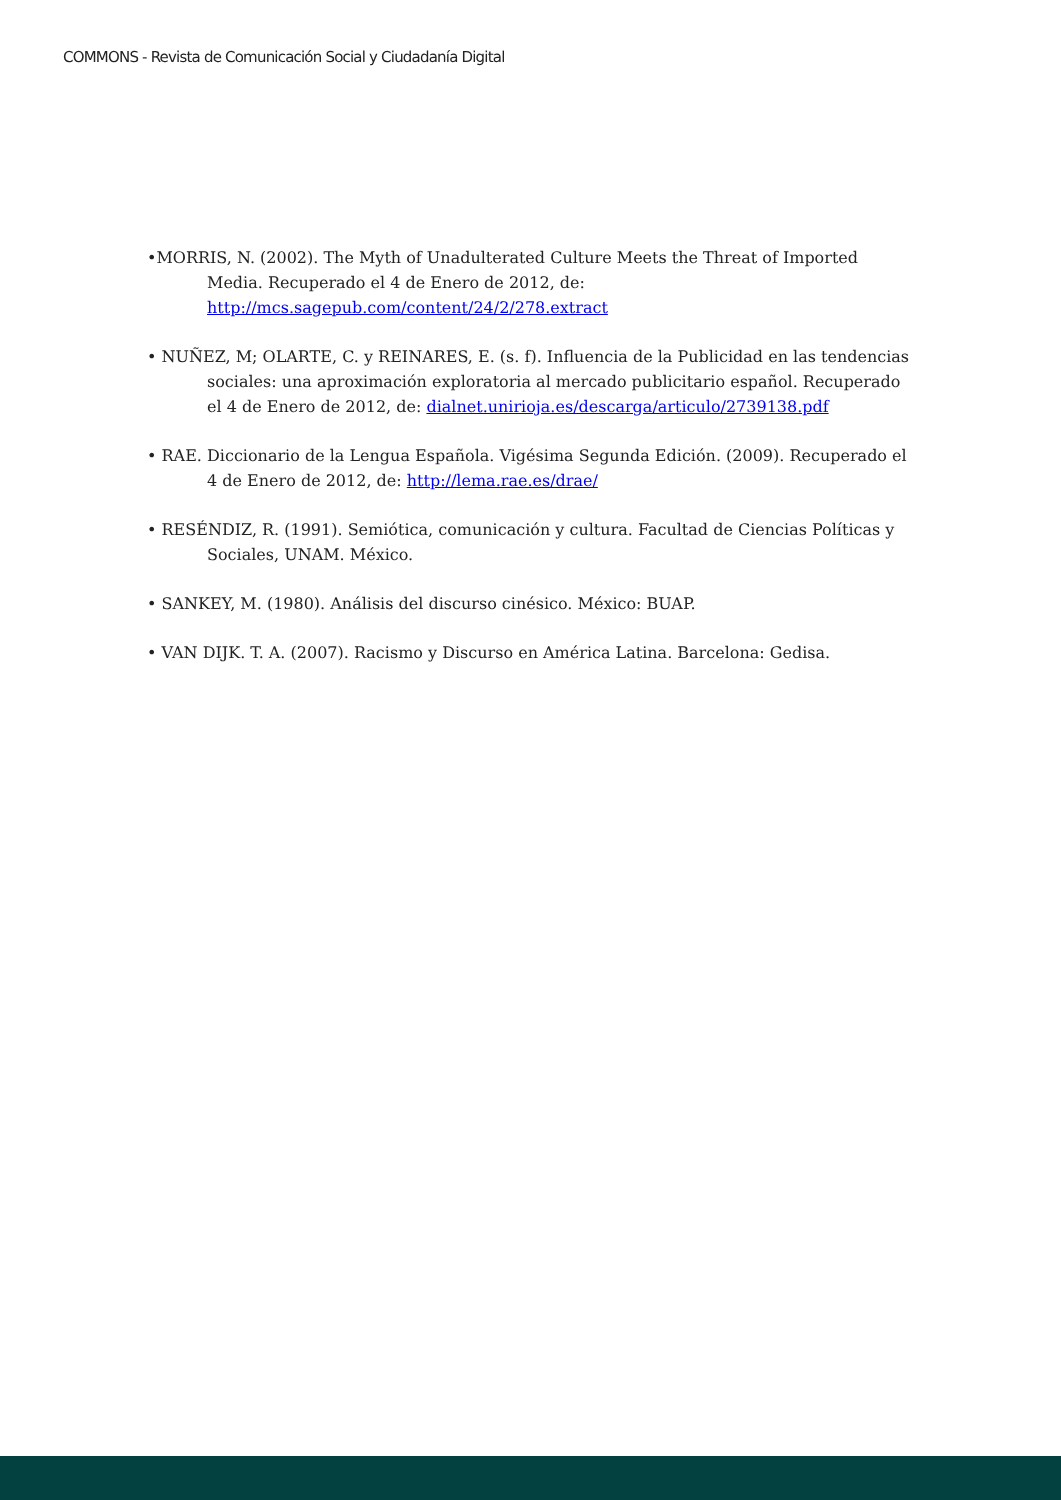COMMONS - Revista de Comunicación Social y Ciudadanía Digital
•MORRIS, N. (2002). The Myth of Unadulterated Culture Meets the Threat of Imported Media. Recuperado el 4 de Enero de 2012, de: http://mcs.sagepub.com/content/24/2/278.extract
• NUÑEZ, M; OLARTE, C. y REINARES, E. (s. f). Influencia de la Publicidad en las tendencias sociales: una aproximación exploratoria al mercado publicitario español. Recuperado el 4 de Enero de 2012, de: dialnet.unirioja.es/descarga/articulo/2739138.pdf
• RAE. Diccionario de la Lengua Española. Vigésima Segunda Edición. (2009). Recuperado el 4 de Enero de 2012, de: http://lema.rae.es/drae/
• RESÉNDIZ, R. (1991). Semiótica, comunicación y cultura. Facultad de Ciencias Políticas y Sociales, UNAM. México.
• SANKEY, M. (1980). Análisis del discurso cinésico. México: BUAP.
• VAN DIJK. T. A. (2007). Racismo y Discurso en América Latina. Barcelona: Gedisa.